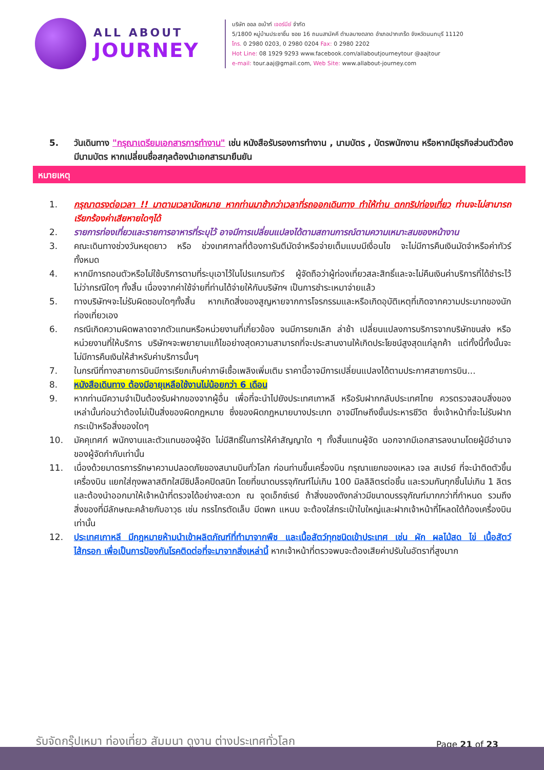ALL ABOUT
JOURNEY
บริษัท ออล อเบ้าท์ เจอร์นีย์ จำกัด
5/1800 หมู่บ้านประชาชื่น ซอย 16 ถนนสามัคคี ตำบลบางตลาด อำเภอปากเกร็ด จังหวัดนนทบุรี 11120
โทร. 0 2980 0203, 0 2980 0204 Fax: 0 2980 2202
Hot Line: 08 1929 9293 www.facebook.com/allaboutjourneytour @aajtour
e-mail: tour.aaj@gmail.com, Web Site: www.allabout-journey.com
5. วันเดินทาง "กรุณาเตรียมเอกสารการทำงาน" เช่น หนังสือรับรองการทำงาน , นามบัตร , บัตรพนักงาน หรือหากมีธุรกิจส่วนตัวต้องมีนามบัตร หากเปลี่ยนชื่อสกุลต้องนำเอกสารมายืนยัน
หมายเหตุ
1. กรุณาตรงต่อเวลา !! มาตามเวลานัดหมาย หากท่านมาช้ากว่าเวลาที่รถออกเดินทาง ทำให้ท่าน ตกทริปท่องเที่ยว ท่านจะไม่สามารถเรียกร้องค่าเสียหายใดๆได้
2. รายการท่องเที่ยวและรายการอาหารที่ระบุไว้ อาจมีการเปลี่ยนแปลงได้ตามสถานการณ์ตามความเหมาะสมของหน้างาน
3. คณะเดินทางช่วงวันหยุดยาว หรือ ช่วงเทศกาลที่ต้องการันตีมัดจำหรือจ่ายเต็มแบบมีเงื่อนไข จะไม่มีการคืนเงินมัดจำหรือค่าทัวร์ทั้งหมด
4. หากมีการถอนตัวหรือไม่ใช้บริการตามที่ระบุเอาไว้ในโปรแกรมทัวร์ ผู้จัดถือว่าผู้ท่องเที่ยวสละสิทธิ์และจะไม่คืนเงินค่าบริการที่ได้ชำระไว้ ไม่ว่ากรณีใดๆ ทั้งสิ้น เนื่องจากค่าใช้จ่ายที่ท่านได้จ่ายให้กับบริษัทฯ เป็นการชำระเหมาจ่ายแล้ว
5. ทางบริษัทฯจะไม่รับผิดชอบใดๆทั้งสิ้น หากเกิดสิ่งของสูญหายจากการโจรกรรมและหรือเกิดอุบัติเหตุที่เกิดจากความประมาทของนักท่องเที่ยวเอง
6. กรณีเกิดความผิดพลาดจากตัวแทนหรือหน่วยงานที่เกี่ยวข้อง จนมีการยกเลิก ล่าช้า เปลี่ยนแปลงการบริการจากบริษัทขนส่ง หรือ หน่วยงานที่ให้บริการ บริษัทฯจะพยายามแก้ไขอย่างสุดความสามารถที่จะประสานงานให้เกิดประโยชน์สูงสุดแก่ลูกค้า แต่ทั้งนี้ทั้งนั้นจะไม่มีการคืนเงินให้สำหรับค่าบริการนั้นๆ
7. ในกรณีที่ทางสายการบินมีการเรียกเก็บค่าภาษีเชื้อเพลิงเพิ่มเติม ราคานี้อาจมีการเปลี่ยนแปลงได้ตามประกาศสายการบิน...
8. หนังสือเดินทาง ต้องมีอายุเหลือใช้งานไม่น้อยกว่า 6 เดือน
9. หากท่านมีความจำเป็นต้องรับฝากของจากผู้อื่น เพื่อที่จะนำไปยังประเทศเกาหลี หรือรับฝากกลับประเทศไทย ควรตรวจสอบสิ่งของเหล่านั้นก่อนว่าต้องไม่เป็นสิ่งของผิดกฎหมาย ซึ่งของผิดกฎหมายบางประเภท อาจมีโทษถึงขั้นประหารชีวิต ซึ่งเจ้าหน้าที่จะไม่รับฝากกระเป๋าหรือสิ่งของใดๆ
10. มัคคุเทศก์ พนักงานและตัวแทนของผู้จัด ไม่มีสิทธิ์ในการให้คำสัญญาใด ๆ ทั้งสิ้นแทนผู้จัด นอกจากมีเอกสารลงนามโดยผู้มีอำนาจของผู้จัดกำกับเท่านั้น
11. เนื่องด้วยมาตรการรักษาความปลอดภัยของสนามบินทั่วโลก ก่อนท่านขึ้นเครื่องบิน กรุณาแยกของเหลว เจล สเปรย์ ที่จะนำติดตัวขึ้นเครื่องบิน แยกใส่ถุงพลาสติกใสมีซิปล็อคปิดสนิท โดยที่ขนาดบรรจุภัณฑ์ไม่เกิน 100 มิลลิลิตรต่อชิ้น และรวมกันทุกชิ้นไม่เกิน 1 ลิตร และต้องนำออกมาให้เจ้าหน้าที่ตรวจได้อย่างสะดวก ณ จุดเอ็กซ์เรย์ ถ้าสิ่งของดังกล่าวมีขนาดบรรจุภัณฑ์มากกว่าที่กำหนด รวมถึงสิ่งของที่มีลักษณะคล้ายกับอาวุธ เช่น กรรไกรตัดเล็บ มีดพก แหนบ จะต้องใส่กระเป๋าใบใหญ่และฝากเจ้าหน้าที่โหลดใต้ท้องเครื่องบินเท่านั้น
12. ประเทศเกาหลี มีกฎหมายห้ามนำเข้าผลิตภัณฑ์ที่ทำมาจากพืช และเนื้อสัตว์ทุกชนิดเข้าประเทศ เช่น ผัก ผลไม้สด ไข่ เนื้อสัตว์ ไส้กรอก เพื่อเป็นการป้องกันโรคติดต่อที่จะมาจากสิ่งเหล่านี้ หากเจ้าหน้าที่ตรวจพบจะต้องเสียค่าปรับในอัตราที่สูงมาก
รับจัดกรุ๊ปเหมา ท่องเที่ยว สัมมนา ดูงาน ต่างประเทศทั่วโลก
Page 21 of 23